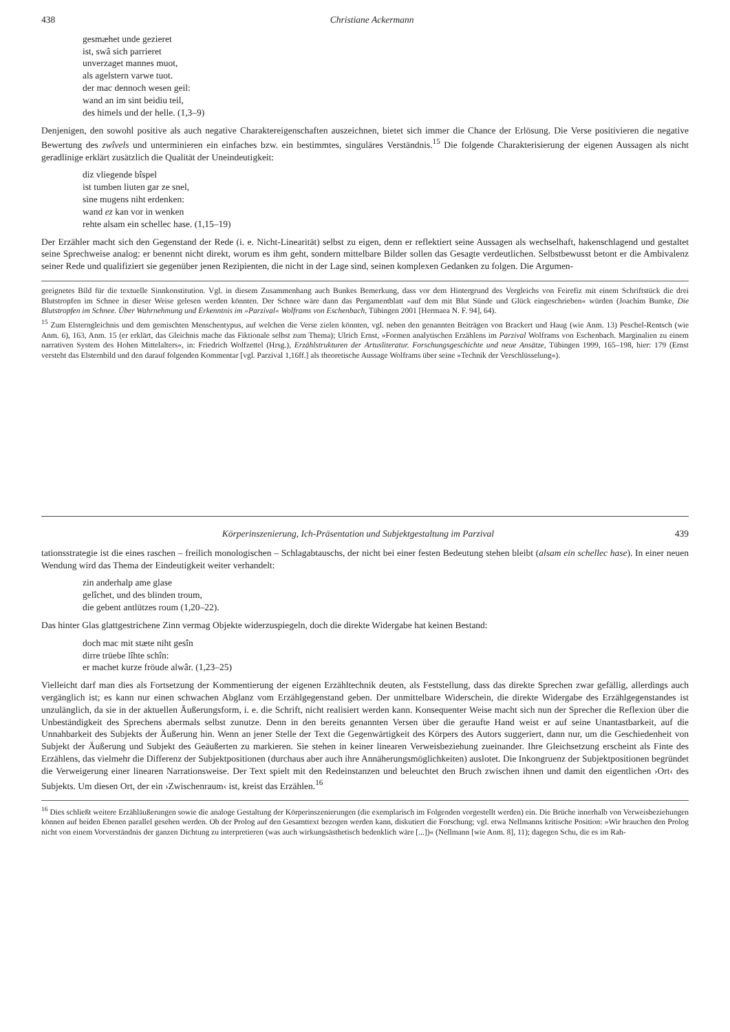438 Christiane Ackermann
gesmæhet unde gezieret
ist, swâ sich parrieret
unverzaget mannes muot,
als agelstern varwe tuot.
der mac dennoch wesen geil:
wand an im sint beidiu teil,
des himels und der helle. (1,3–9)
Denjenigen, den sowohl positive als auch negative Charaktereigenschaften auszeichnen, bietet sich immer die Chance der Erlösung. Die Verse positivieren die negative Bewertung des zwîvels und unterminieren ein einfaches bzw. ein bestimmtes, singuläres Verständnis.<sup>15</sup> Die folgende Charakterisierung der eigenen Aussagen als nicht geradlinige erklärt zusätzlich die Qualität der Uneindeutigkeit:
diz vliegende bîspel
ist tumben liuten gar ze snel,
sine mugens niht erdenken:
wand ez kan vor in wenken
rehte alsam ein schellec hase. (1,15–19)
Der Erzähler macht sich den Gegenstand der Rede (i. e. Nicht-Linearität) selbst zu eigen, denn er reflektiert seine Aussagen als wechselhaft, hakenschlagend und gestaltet seine Sprechweise analog: er benennt nicht direkt, worum es ihm geht, sondern mittelbare Bilder sollen das Gesagte verdeutlichen. Selbstbewusst betont er die Ambivalenz seiner Rede und qualifiziert sie gegenüber jenen Rezipienten, die nicht in der Lage sind, seinen komplexen Gedanken zu folgen. Die Argumen-
geeignetes Bild für die textuelle Sinnkonstitution. Vgl. in diesem Zusammenhang auch Bunkes Bemerkung, dass vor dem Hintergrund des Vergleichs von Feirefiz mit einem Schriftstück die drei Blutstropfen im Schnee in dieser Weise gelesen werden könnten. Der Schnee wäre dann das Pergamentblatt »auf dem mit Blut Sünde und Glück eingeschrieben« würden (Joachim Bumke, Die Blutstropfen im Schnee. Über Wahrnehmung und Erkenntnis im »Parzival« Wolframs von Eschenbach, Tübingen 2001 [Hermaea N. F. 94], 64).
<sup>15</sup> Zum Elsterngleichnis und dem gemischten Menschentypus, auf welchen die Verse zielen könnten, vgl. neben den genannten Beiträgen von Brackert und Haug (wie Anm. 13) Peschel-Rentsch (wie Anm. 6), 163, Anm. 15 (er erklärt, das Gleichnis mache das Fiktionale selbst zum Thema); Ulrich Ernst, »Formen analytischen Erzählens im Parzival Wolframs von Eschenbach. Marginalien zu einem narrativen System des Hohen Mittelalters«, in: Friedrich Wolfzettel (Hrsg.), Erzählstrukturen der Artusliteratur. Forschungsgeschichte und neue Ansätze, Tübingen 1999, 165–198, hier: 179 (Ernst versteht das Elsternbild und den darauf folgenden Kommentar [vgl. Parzival 1,16ff.] als theoretische Aussage Wolframs über seine »Technik der Verschlüsselung«).
Körperinszenierung, Ich-Präsentation und Subjektgestaltung im Parzival 439
tationsstrategie ist die eines raschen – freilich monologischen – Schlagabtauschs, der nicht bei einer festen Bedeutung stehen bleibt (alsam ein schellec hase). In einer neuen Wendung wird das Thema der Eindeutigkeit weiter verhandelt:
zin anderhalp ame glase
gelîchet, und des blinden troum,
die gebent antlützes roum (1,20–22).
Das hinter Glas glattgestrichene Zinn vermag Objekte widerzuspiegeln, doch die direkte Widergabe hat keinen Bestand:
doch mac mit stæte niht gesîn
dirre trüebe lîhte schîn:
er machet kurze fröude alwâr. (1,23–25)
Vielleicht darf man dies als Fortsetzung der Kommentierung der eigenen Erzähltechnik deuten, als Feststellung, dass das direkte Sprechen zwar gefällig, allerdings auch vergänglich ist; es kann nur einen schwachen Abglanz vom Erzählgegenstand geben. Der unmittelbare Widerschein, die direkte Widergabe des Erzählgegenstandes ist unzulänglich, da sie in der aktuellen Äußerungsform, i. e. die Schrift, nicht realisiert werden kann. Konsequenter Weise macht sich nun der Sprecher die Reflexion über die Unbeständigkeit des Sprechens abermals selbst zunutze. Denn in den bereits genannten Versen über die geraufte Hand weist er auf seine Unantastbarkeit, auf die Unnahbarkeit des Subjekts der Äußerung hin. Wenn an jener Stelle der Text die Gegenwärtigkeit des Körpers des Autors suggeriert, dann nur, um die Geschiedenheit von Subjekt der Äußerung und Subjekt des Geäußerten zu markieren. Sie stehen in keiner linearen Verweisbeziehung zueinander. Ihre Gleichsetzung erscheint als Finte des Erzählens, das vielmehr die Differenz der Subjektpositionen (durchaus aber auch ihre Annäherungsmöglichkeiten) auslotet. Die Inkongruenz der Subjektpositionen begründet die Verweigerung einer linearen Narrationsweise. Der Text spielt mit den Redeinstanzen und beleuchtet den Bruch zwischen ihnen und damit den eigentlichen ›Ort‹ des Subjekts. Um diesen Ort, der ein ›Zwischenraum‹ ist, kreist das Erzählen.<sup>16</sup>
<sup>16</sup> Dies schließt weitere Erzähläußerungen sowie die analoge Gestaltung der Körperinszenierungen (die exemplarisch im Folgenden vorgestellt werden) ein. Die Brüche innerhalb von Verweisbeziehungen können auf beiden Ebenen parallel gesehen werden. Ob der Prolog auf den Gesamttext bezogen werden kann, diskutiert die Forschung; vgl. etwa Nellmanns kritische Position: »Wir brauchen den Prolog nicht von einem Vorverständnis der ganzen Dichtung zu interpretieren (was auch wirkungsästhetisch bedenklich wäre [...])« (Nellmann [wie Anm. 8], 11); dagegen Schu, die es im Rah-